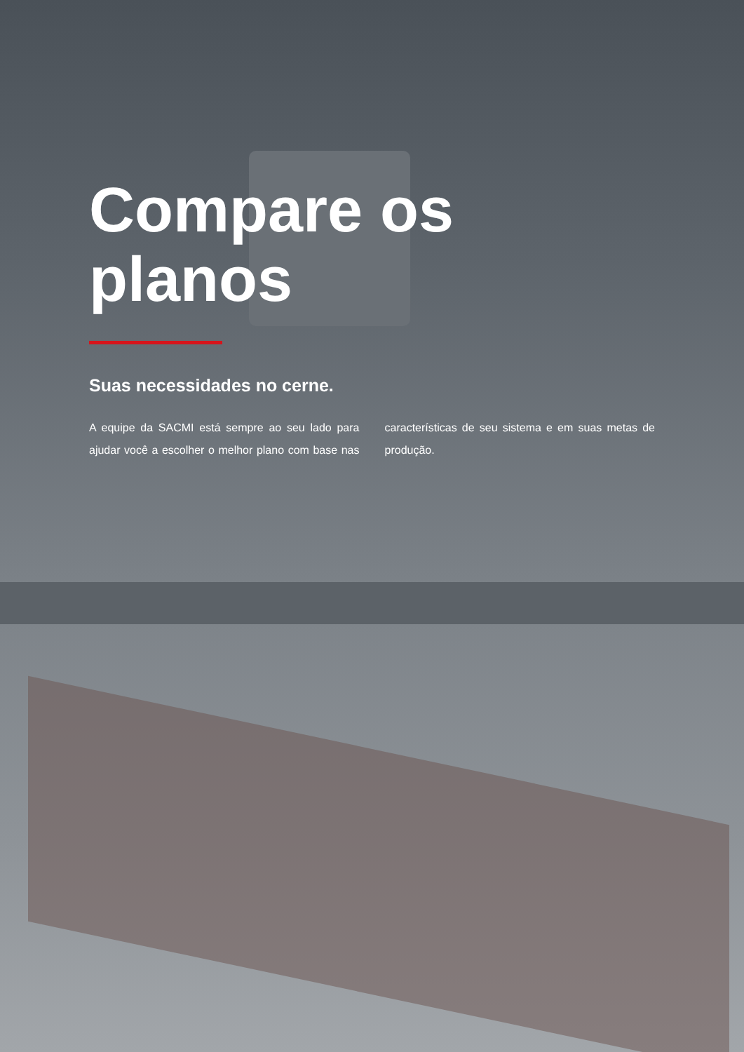Compare os planos
Suas necessidades no cerne.
A equipe da SACMI está sempre ao seu lado para ajudar você a escolher o melhor plano com base nas características de seu sistema e em suas metas de produção.